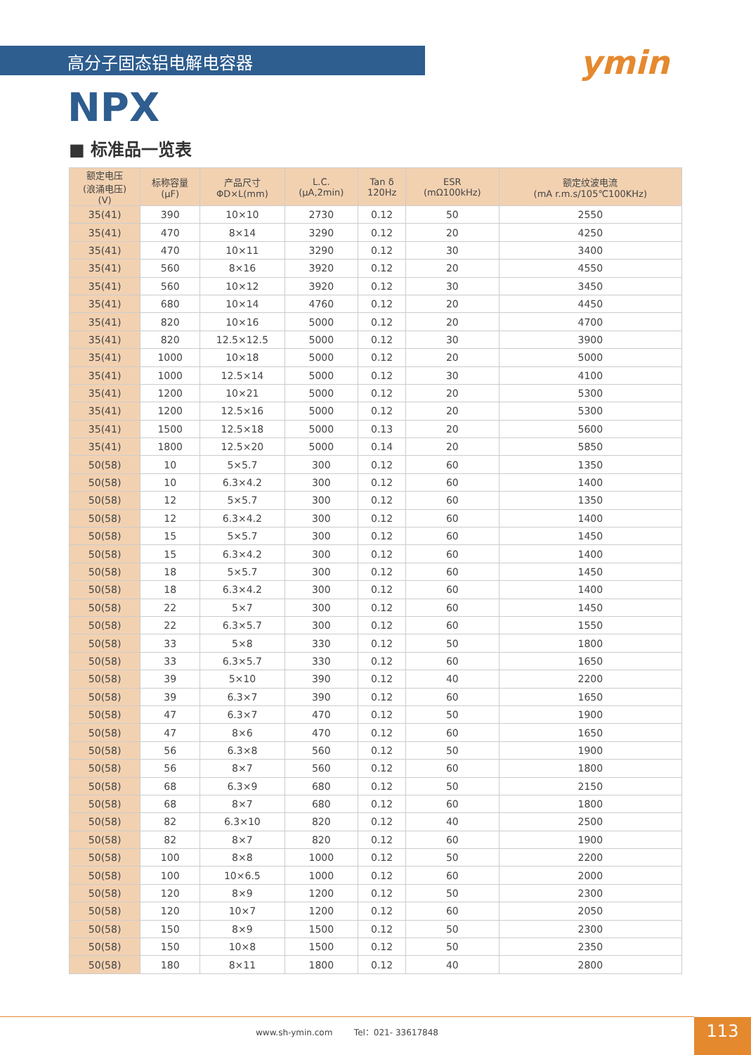高分子固态铝电解电容器 ymin
NPX
■ 标准品一览表
| 额定电压 (浪涌电压) (V) | 标称容量 (μF) | 产品尺寸 ΦD×L(mm) | L.C. (μA,2min) | Tan δ 120Hz | ESR (mΩ100kHz) | 额定纹波电流 (mA r.m.s/105℃100KHz) |
| --- | --- | --- | --- | --- | --- | --- |
| 35(41) | 390 | 10×10 | 2730 | 0.12 | 50 | 2550 |
| 35(41) | 470 | 8×14 | 3290 | 0.12 | 20 | 4250 |
| 35(41) | 470 | 10×11 | 3290 | 0.12 | 30 | 3400 |
| 35(41) | 560 | 8×16 | 3920 | 0.12 | 20 | 4550 |
| 35(41) | 560 | 10×12 | 3920 | 0.12 | 30 | 3450 |
| 35(41) | 680 | 10×14 | 4760 | 0.12 | 20 | 4450 |
| 35(41) | 820 | 10×16 | 5000 | 0.12 | 20 | 4700 |
| 35(41) | 820 | 12.5×12.5 | 5000 | 0.12 | 30 | 3900 |
| 35(41) | 1000 | 10×18 | 5000 | 0.12 | 20 | 5000 |
| 35(41) | 1000 | 12.5×14 | 5000 | 0.12 | 30 | 4100 |
| 35(41) | 1200 | 10×21 | 5000 | 0.12 | 20 | 5300 |
| 35(41) | 1200 | 12.5×16 | 5000 | 0.12 | 20 | 5300 |
| 35(41) | 1500 | 12.5×18 | 5000 | 0.13 | 20 | 5600 |
| 35(41) | 1800 | 12.5×20 | 5000 | 0.14 | 20 | 5850 |
| 50(58) | 10 | 5×5.7 | 300 | 0.12 | 60 | 1350 |
| 50(58) | 10 | 6.3×4.2 | 300 | 0.12 | 60 | 1400 |
| 50(58) | 12 | 5×5.7 | 300 | 0.12 | 60 | 1350 |
| 50(58) | 12 | 6.3×4.2 | 300 | 0.12 | 60 | 1400 |
| 50(58) | 15 | 5×5.7 | 300 | 0.12 | 60 | 1450 |
| 50(58) | 15 | 6.3×4.2 | 300 | 0.12 | 60 | 1400 |
| 50(58) | 18 | 5×5.7 | 300 | 0.12 | 60 | 1450 |
| 50(58) | 18 | 6.3×4.2 | 300 | 0.12 | 60 | 1400 |
| 50(58) | 22 | 5×7 | 300 | 0.12 | 60 | 1450 |
| 50(58) | 22 | 6.3×5.7 | 300 | 0.12 | 60 | 1550 |
| 50(58) | 33 | 5×8 | 330 | 0.12 | 50 | 1800 |
| 50(58) | 33 | 6.3×5.7 | 330 | 0.12 | 60 | 1650 |
| 50(58) | 39 | 5×10 | 390 | 0.12 | 40 | 2200 |
| 50(58) | 39 | 6.3×7 | 390 | 0.12 | 60 | 1650 |
| 50(58) | 47 | 6.3×7 | 470 | 0.12 | 50 | 1900 |
| 50(58) | 47 | 8×6 | 470 | 0.12 | 60 | 1650 |
| 50(58) | 56 | 6.3×8 | 560 | 0.12 | 50 | 1900 |
| 50(58) | 56 | 8×7 | 560 | 0.12 | 60 | 1800 |
| 50(58) | 68 | 6.3×9 | 680 | 0.12 | 50 | 2150 |
| 50(58) | 68 | 8×7 | 680 | 0.12 | 60 | 1800 |
| 50(58) | 82 | 6.3×10 | 820 | 0.12 | 40 | 2500 |
| 50(58) | 82 | 8×7 | 820 | 0.12 | 60 | 1900 |
| 50(58) | 100 | 8×8 | 1000 | 0.12 | 50 | 2200 |
| 50(58) | 100 | 10×6.5 | 1000 | 0.12 | 60 | 2000 |
| 50(58) | 120 | 8×9 | 1200 | 0.12 | 50 | 2300 |
| 50(58) | 120 | 10×7 | 1200 | 0.12 | 60 | 2050 |
| 50(58) | 150 | 8×9 | 1500 | 0.12 | 50 | 2300 |
| 50(58) | 150 | 10×8 | 1500 | 0.12 | 50 | 2350 |
| 50(58) | 180 | 8×11 | 1800 | 0.12 | 40 | 2800 |
www.sh-ymin.com Tel：021- 33617848 113